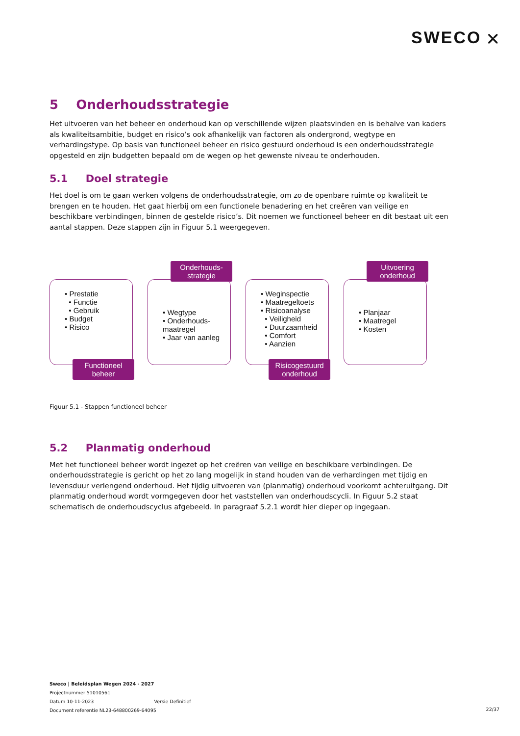SWECO ⛌
5 Onderhoudsstrategie
Het uitvoeren van het beheer en onderhoud kan op verschillende wijzen plaatsvinden en is behalve van kaders als kwaliteitsambitie, budget en risico’s ook afhankelijk van factoren als ondergrond, wegtype en verhardingstype. Op basis van functioneel beheer en risico gestuurd onderhoud is een onderhoudsstrategie opgesteld en zijn budgetten bepaald om de wegen op het gewenste niveau te onderhouden.
5.1 Doel strategie
Het doel is om te gaan werken volgens de onderhoudsstrategie, om zo de openbare ruimte op kwaliteit te brengen en te houden. Het gaat hierbij om een functionele benadering en het creëren van veilige en beschikbare verbindingen, binnen de gestelde risico’s. Dit noemen we functioneel beheer en dit bestaat uit een aantal stappen. Deze stappen zijn in Figuur 5.1 weergegeven.
• Prestatie
• Functie
• Gebruik
• Budget
• Risico
Functioneel beheer
Onderhouds-strategie
• Wegtype
• Onderhouds-maatregel
• Jaar van aanleg
• Weginspectie
• Maatregeltoets
• Risicoanalyse
• Veiligheid
• Duurzaamheid
• Comfort
• Aanzien
Risicogestuurd onderhoud
Uitvoering onderhoud
• Planjaar
• Maatregel
• Kosten
Figuur 5.1 - Stappen functioneel beheer
5.2 Planmatig onderhoud
Met het functioneel beheer wordt ingezet op het creëren van veilige en beschikbare verbindingen. De onderhoudsstrategie is gericht op het zo lang mogelijk in stand houden van de verhardingen met tijdig en levensduur verlengend onderhoud. Het tijdig uitvoeren van (planmatig) onderhoud voorkomt achteruitgang. Dit planmatig onderhoud wordt vormgegeven door het vaststellen van onderhoudscycli. In Figuur 5.2 staat schematisch de onderhoudscyclus afgebeeld. In paragraaf 5.2.1 wordt hier dieper op ingegaan.
Sweco | Beleidsplan Wegen 2024 - 2027
Projectnummer 51010561
Datum 10-11-2023 Versie Definitief
Document referentie NL23-648800269-64095
22/37